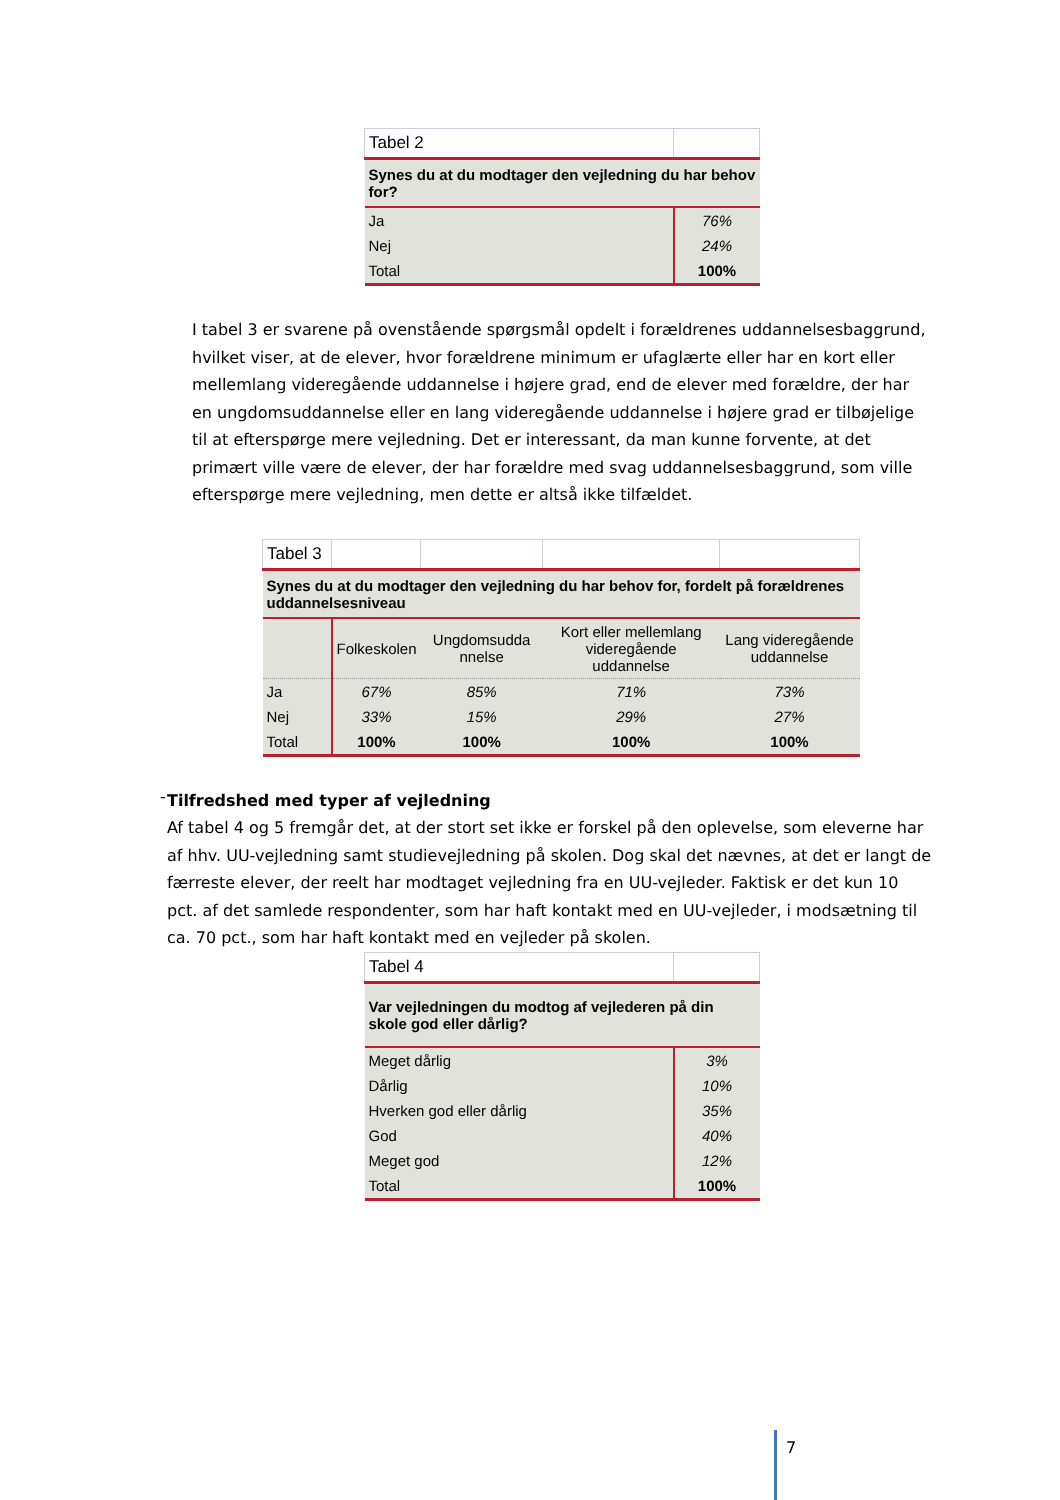| Tabel 2 | |
| Synes du at du modtager den vejledning du har behov for? | |
| Ja | 76% |
| Nej | 24% |
| Total | 100% |
I tabel 3 er svarene på ovenstående spørgsmål opdelt i forældrenes uddannelsesbaggrund, hvilket viser, at de elever, hvor forældrene minimum er ufaglærte eller har en kort eller mellemlang videregående uddannelse i højere grad, end de elever med forældre, der har en ungdomsuddannelse eller en lang videregående uddannelse i højere grad er tilbøjelige til at efterspørge mere vejledning. Det er interessant, da man kunne forvente, at det primært ville være de elever, der har forældre med svag uddannelsesbaggrund, som ville efterspørge mere vejledning, men dette er altså ikke tilfældet.
| Tabel 3 | | | | |
| Synes du at du modtager den vejledning du har behov for, fordelt på forældrenes uddannelsesniveau | | | | |
| | Folkeskolen | Ungdomsudda nnelse | Kort eller mellemlang videregående uddannelse | Lang videregående uddannelse |
| Ja | 67% | 85% | 71% | 73% |
| Nej | 33% | 15% | 29% | 27% |
| Total | 100% | 100% | 100% | 100% |
-
Tilfredshed med typer af vejledning
Af tabel 4 og 5 fremgår det, at der stort set ikke er forskel på den oplevelse, som eleverne har af hhv. UU-vejledning samt studievejledning på skolen. Dog skal det nævnes, at det er langt de færreste elever, der reelt har modtaget vejledning fra en UU-vejleder. Faktisk er det kun 10 pct. af det samlede respondenter, som har haft kontakt med en UU-vejleder, i modsætning til ca. 70 pct., som har haft kontakt med en vejleder på skolen.
| Tabel 4 | |
| Var vejledningen du modtog af vejlederen på din skole god eller dårlig? | |
| Meget dårlig | 3% |
| Dårlig | 10% |
| Hverken god eller dårlig | 35% |
| God | 40% |
| Meget god | 12% |
| Total | 100% |
7